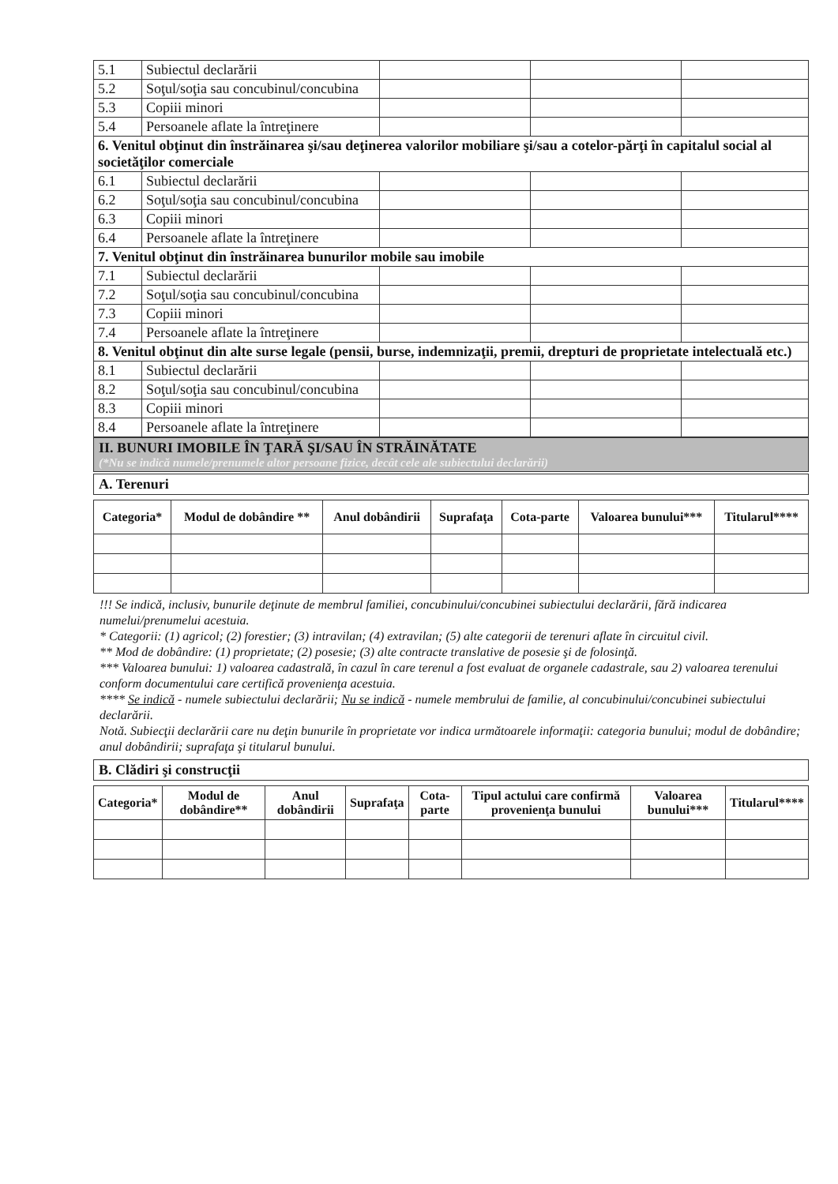| 5.1 | Subiectul declarării | | | |
| 5.2 | Soţul/soţia sau concubinul/concubina | | | |
| 5.3 | Copiii minori | | | |
| 5.4 | Persoanele aflate la întreţinere | | | |
| 6. Venitul obţinut din înstrăinarea şi/sau deţinerea valorilor mobiliare şi/sau a cotelor-părţi în capitalul social al societăţilor comerciale | | | | |
| 6.1 | Subiectul declarării | | | |
| 6.2 | Soţul/soţia sau concubinul/concubina | | | |
| 6.3 | Copiii minori | | | |
| 6.4 | Persoanele aflate la întreţinere | | | |
| 7. Venitul obţinut din înstrăinarea bunurilor mobile sau imobile | | | | |
| 7.1 | Subiectul declarării | | | |
| 7.2 | Soţul/soţia sau concubinul/concubina | | | |
| 7.3 | Copiii minori | | | |
| 7.4 | Persoanele aflate la întreţinere | | | |
| 8. Venitul obţinut din alte surse legale (pensii, burse, indemnizaţii, premii, drepturi de proprietate intelectuală etc.) | | | | |
| 8.1 | Subiectul declarării | | | |
| 8.2 | Soţul/soţia sau concubinul/concubina | | | |
| 8.3 | Copiii minori | | | |
| 8.4 | Persoanele aflate la întreţinere | | | |
II. BUNURI IMOBILE ÎN ŢARĂ ŞI/SAU ÎN STRĂINĂTATE
(*Nu se indică numele/prenumele altor persoane fizice, decât cele ale subiectului declarării)
A. Terenuri
| Categoria* | Modul de dobândire ** | Anul dobândirii | Suprafaţa | Cota-parte | Valoarea bunului*** | Titularul**** |
| --- | --- | --- | --- | --- | --- | --- |
!!! Se indică, inclusiv, bunurile deţinute de membrul familiei, concubinului/concubinei subiectului declarării, fără indicarea numelui/prenumelui acestuia.
* Categorii: (1) agricol; (2) forestier; (3) intravilan; (4) extravilan; (5) alte categorii de terenuri aflate în circuitul civil.
** Mod de dobândire: (1) proprietate; (2) posesie; (3) alte contracte translative de posesie şi de folosinţă.
*** Valoarea bunului: 1) valoarea cadastrală, în cazul în care terenul a fost evaluat de organele cadastrale, sau 2) valoarea terenului conform documentului care certifică provenienţa acestuia.
**** Se indică - numele subiectului declarării; Nu se indică - numele membrului de familie, al concubinului/concubinei subiectului declarării.
Notă. Subiecţii declarării care nu deţin bunurile în proprietate vor indica următoarele informaţii: categoria bunului; modul de dobândire; anul dobândirii; suprafaţa şi titularul bunului.
B. Clădiri şi construcţii
| Categoria* | Modul de dobândire** | Anul dobândirii | Suprafaţa | Cota-parte | Tipul actului care confirmă provenienţa bunului | Valoarea bunului*** | Titularul**** |
| --- | --- | --- | --- | --- | --- | --- | --- |